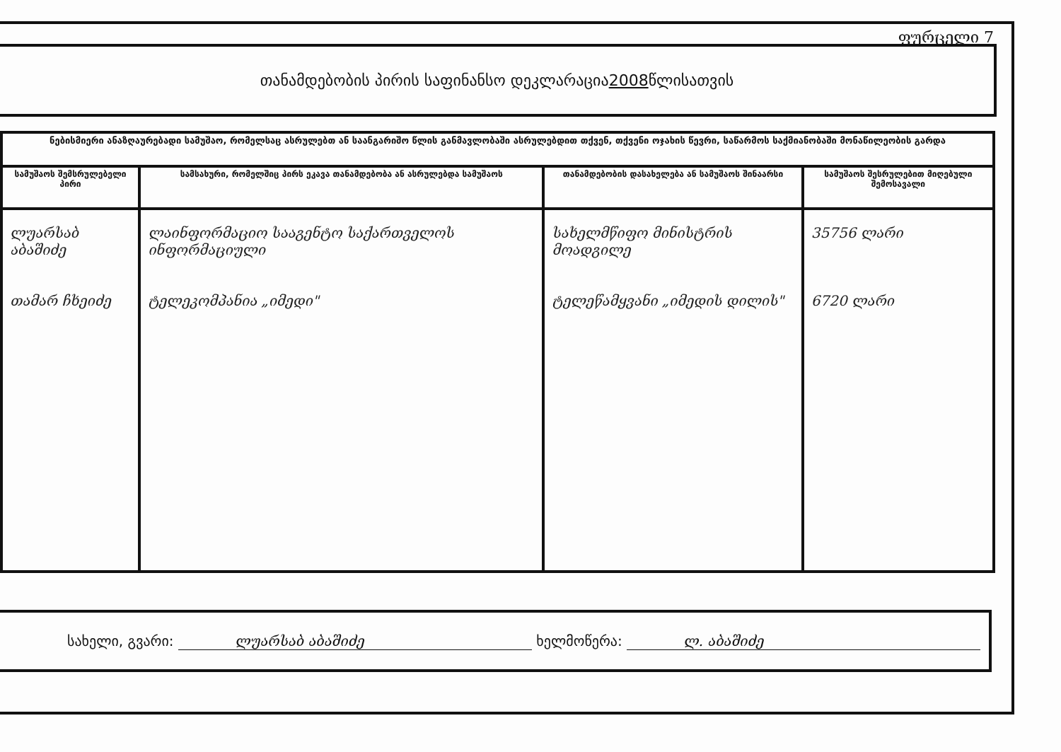ფურცელი 7
თანამდებობის პირის საფინანსო დეკლარაცია 2008 წლისათვის
| ნებისმიერი ანაზღაურებადი სამუშაო, რომელსაც ასრულებთ ან საანგარიშო წლის განმავლობაში ასრულებდით თქვენ, თქვენი ოჯახის წევრი, საწარმოს საქმიანობაში მონაწილეობის გარდა | | | |
| სამუშაოს შემსრულებელი პირი | სამსახური, რომელშიც პირს ეკავა თანამდებობა ან ასრულებდა სამუშაოს | თანამდებობის დასახელება ან სამუშაოს შინაარსი | სამუშაოს შესრულებით მიღებული შემოსავალი |
| ლუარსაბ აბაშიძე თამარ ჩხეიძე | ლაინფორმაციო სააგენტო საქართველოს ინფორმაციული ტელეკომპანია „იმედი" | სახელმწიფო მინისტრის მოადგილე ტელეწამყვანი „იმედის დილის" | 35756 ლარი 6720 ლარი |
სახელი, გვარი: ლუარსაბ აბაშიძე ხელმოწერა: ლ. აბაშიძე